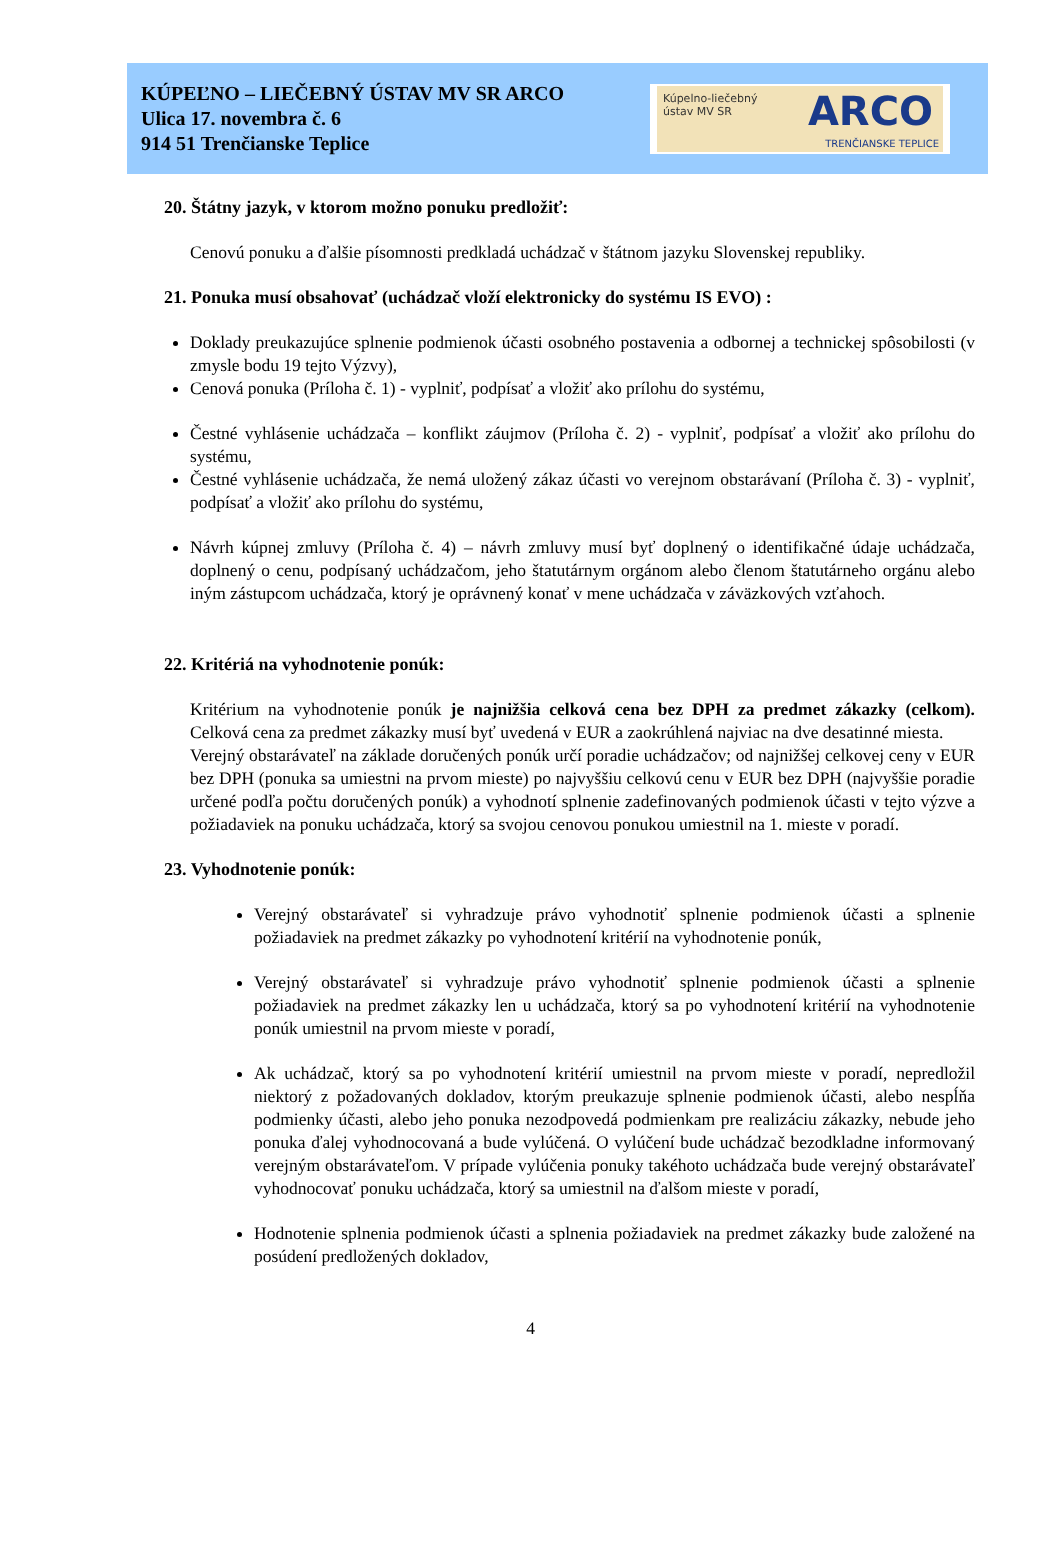KÚPEĽNO – LIEČEBNÝ ÚSTAV MV SR ARCO
Ulica 17. novembra č. 6
914 51 Trenčianske Teplice
Kúpelno-liečebný
ústav MV SR
ARCO
TRENČIANSKE TEPLICE
20. Štátny jazyk, v ktorom možno ponuku predložiť:
Cenovú ponuku a ďalšie písomnosti predkladá uchádzač v štátnom jazyku Slovenskej republiky.
21. Ponuka musí obsahovať (uchádzač vloží elektronicky do systému IS EVO) :
Doklady preukazujúce splnenie podmienok účasti osobného postavenia a odbornej a technickej spôsobilosti (v zmysle bodu 19 tejto Výzvy),
Cenová ponuka (Príloha č. 1) - vyplniť, podpísať a vložiť ako prílohu do systému,
Čestné vyhlásenie uchádzača – konflikt záujmov (Príloha č. 2) - vyplniť, podpísať a vložiť ako prílohu do systému,
Čestné vyhlásenie uchádzača, že nemá uložený zákaz účasti vo verejnom obstarávaní (Príloha č. 3) - vyplniť, podpísať a vložiť ako prílohu do systému,
Návrh kúpnej zmluvy (Príloha č. 4) – návrh zmluvy musí byť doplnený o identifikačné údaje uchádzača, doplnený o cenu, podpísaný uchádzačom, jeho štatutárnym orgánom alebo členom štatutárneho orgánu alebo iným zástupcom uchádzača, ktorý je oprávnený konať v mene uchádzača v záväzkových vzťahoch.
22. Kritériá na vyhodnotenie ponúk:
Kritérium na vyhodnotenie ponúk je najnižšia celková cena bez DPH za predmet zákazky (celkom). Celková cena za predmet zákazky musí byť uvedená v EUR a zaokrúhlená najviac na dve desatinné miesta.
Verejný obstarávateľ na základe doručených ponúk určí poradie uchádzačov; od najnižšej celkovej ceny v EUR bez DPH (ponuka sa umiestni na prvom mieste) po najvyššiu celkovú cenu v EUR bez DPH (najvyššie poradie určené podľa počtu doručených ponúk) a vyhodnotí splnenie zadefinovaných podmienok účasti v tejto výzve a požiadaviek na ponuku uchádzača, ktorý sa svojou cenovou ponukou umiestnil na 1. mieste v poradí.
23. Vyhodnotenie ponúk:
Verejný obstarávateľ si vyhradzuje právo vyhodnotiť splnenie podmienok účasti a splnenie požiadaviek na predmet zákazky po vyhodnotení kritérií na vyhodnotenie ponúk,
Verejný obstarávateľ si vyhradzuje právo vyhodnotiť splnenie podmienok účasti a splnenie požiadaviek na predmet zákazky len u uchádzača, ktorý sa po vyhodnotení kritérií na vyhodnotenie ponúk umiestnil na prvom mieste v poradí,
Ak uchádzač, ktorý sa po vyhodnotení kritérií umiestnil na prvom mieste v poradí, nepredložil niektorý z požadovaných dokladov, ktorým preukazuje splnenie podmienok účasti, alebo nespĺňa podmienky účasti, alebo jeho ponuka nezodpovedá podmienkam pre realizáciu zákazky, nebude jeho ponuka ďalej vyhodnocovaná a bude vylúčená. O vylúčení bude uchádzač bezodkladne informovaný verejným obstarávateľom. V prípade vylúčenia ponuky takéhoto uchádzača bude verejný obstarávateľ vyhodnocovať ponuku uchádzača, ktorý sa umiestnil na ďalšom mieste v poradí,
Hodnotenie splnenia podmienok účasti a splnenia požiadaviek na predmet zákazky bude založené na posúdení predložených dokladov,
4